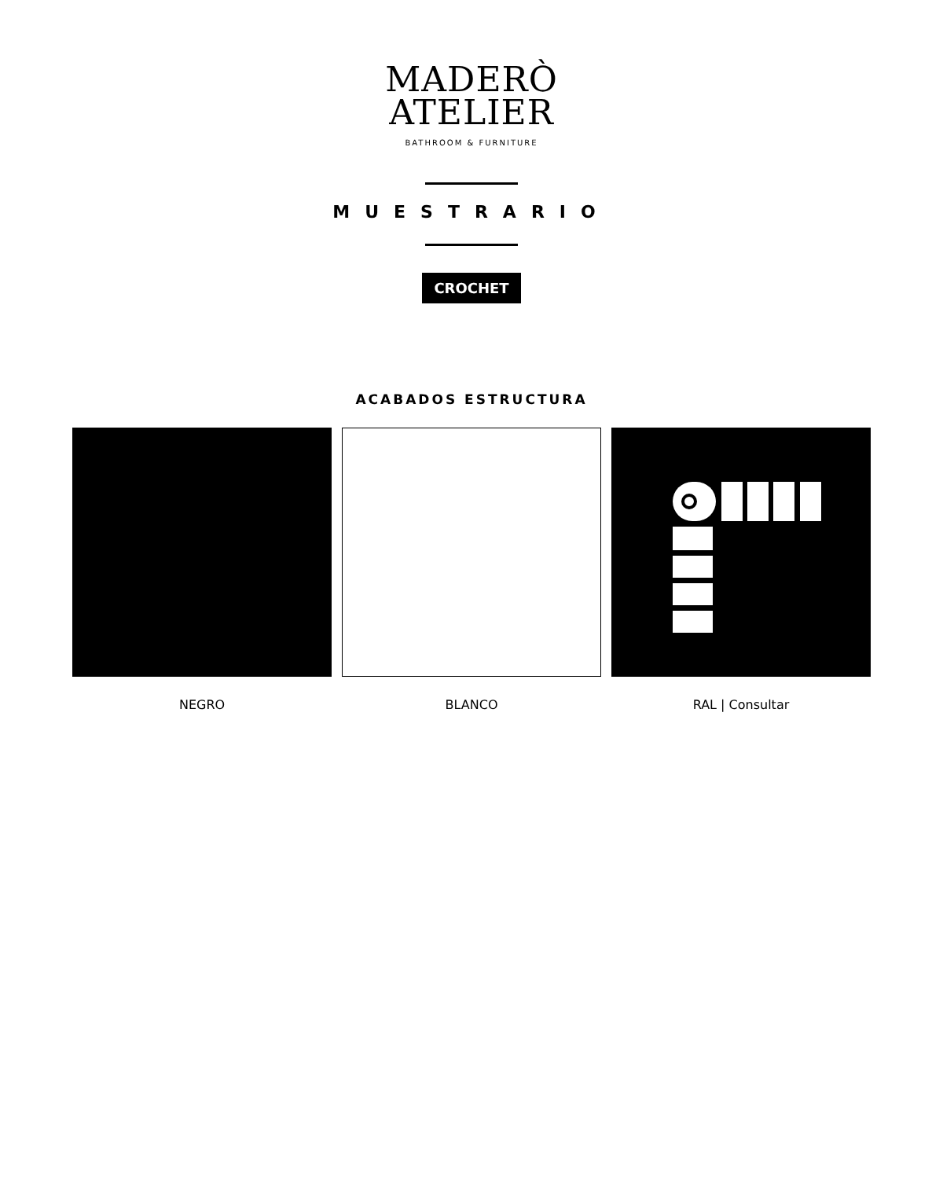MADERÒ
ATELIER
BATHROOM & FURNITURE
MUESTRARIO
CROCHET
ACABADOS ESTRUCTURA
NEGRO BLANCO RAL | Consultar